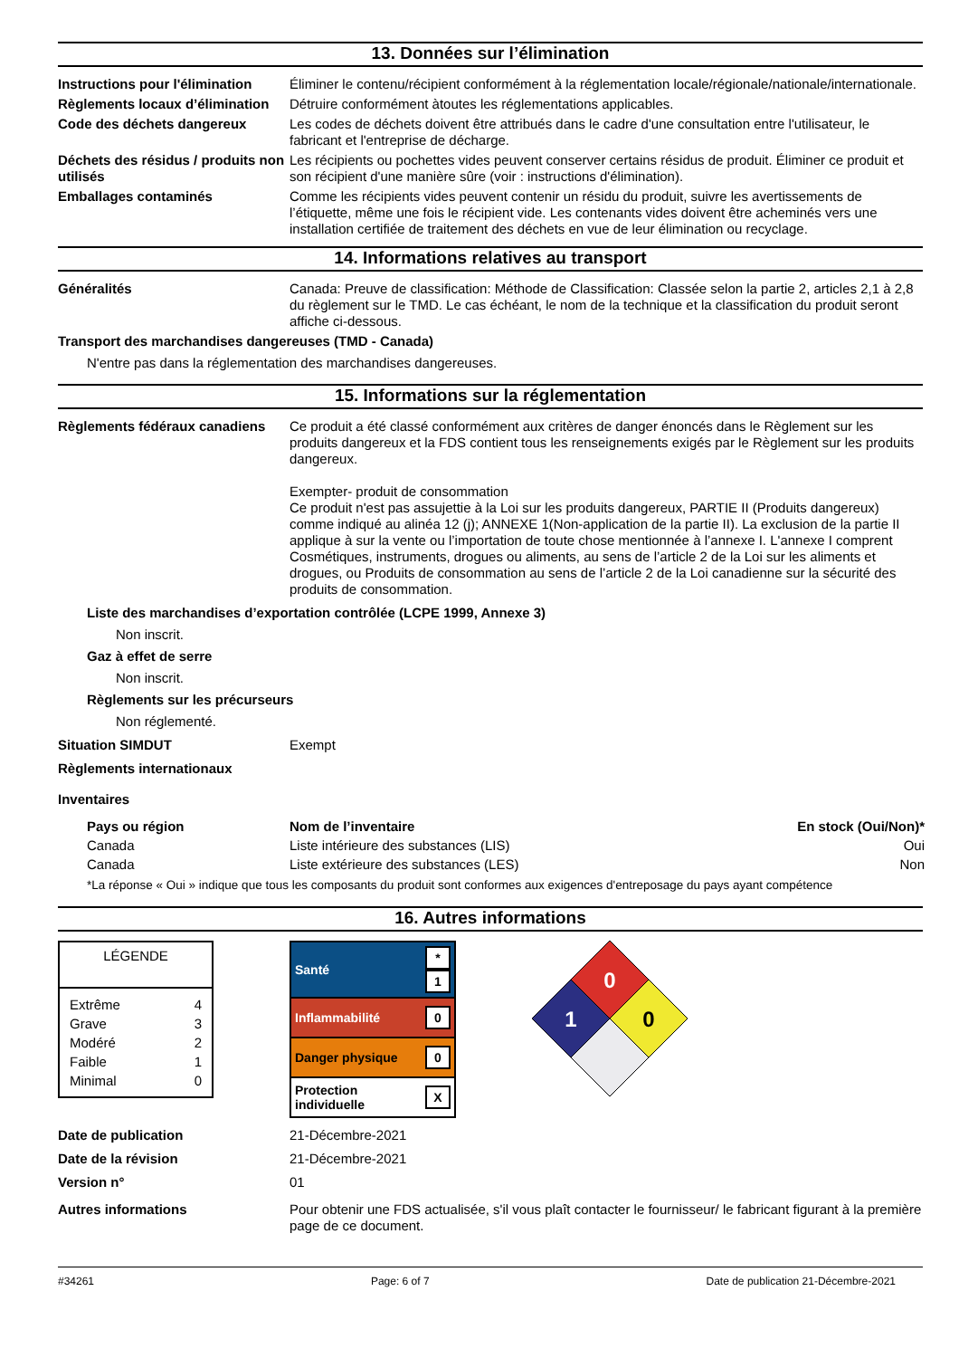13. Données sur l’élimination
Instructions pour l'élimination
Éliminer le contenu/récipient conformément à la réglementation locale/régionale/nationale/internationale.
Règlements locaux d’élimination
Détruire conformément àtoutes les réglementations applicables.
Code des déchets dangereux Les codes de déchets doivent être attribués dans le cadre d'une consultation entre l'utilisateur, le fabricant et l'entreprise de décharge.
Déchets des résidus / produits non utilisés
Les récipients ou pochettes vides peuvent conserver certains résidus de produit. Éliminer ce produit et son récipient d'une manière sûre (voir : instructions d'élimination).
Emballages contaminés Comme les récipients vides peuvent contenir un résidu du produit, suivre les avertissements de l’étiquette, même une fois le récipient vide. Les contenants vides doivent être acheminés vers une installation certifiée de traitement des déchets en vue de leur élimination ou recyclage.
14. Informations relatives au transport
Généralités Canada: Preuve de classification: Méthode de Classification: Classée selon la partie 2, articles 2,1 à 2,8 du règlement sur le TMD. Le cas échéant, le nom de la technique et la classification du produit seront affiche ci-dessous.
Transport des marchandises dangereuses (TMD - Canada)
N'entre pas dans la réglementation des marchandises dangereuses.
15. Informations sur la réglementation
Règlements fédéraux canadiens
Ce produit a été classé conformément aux critères de danger énoncés dans le Règlement sur les produits dangereux et la FDS contient tous les renseignements exigés par le Règlement sur les produits dangereux.
Exempter- produit de consommation
Ce produit n'est pas assujettie à la Loi sur les produits dangereux, PARTIE II (Produits dangereux) comme indiqué au alinéa 12 (j); ANNEXE 1(Non-application de la partie II). La exclusion de la partie II applique à sur la vente ou l’importation de toute chose mentionnée à l’annexe I. L'annexe I comprent Cosmétiques, instruments, drogues ou aliments, au sens de l’article 2 de la Loi sur les aliments et drogues, ou Produits de consommation au sens de l’article 2 de la Loi canadienne sur la sécurité des produits de consommation.
Liste des marchandises d’exportation contrôlée (LCPE 1999, Annexe 3)
Non inscrit.
Gaz à effet de serre
Non inscrit.
Règlements sur les précurseurs
Non réglementé.
Situation SIMDUT Exempt
Règlements internationaux
Inventaires
| Pays ou région | Nom de l’inventaire | En stock (Oui/Non)* |
| --- | --- | --- |
| Canada | Liste intérieure des substances (LIS) | Oui |
| Canada | Liste extérieure des substances (LES) | Non |
*La réponse « Oui » indique que tous les composants du produit sont conformes aux exigences d'entreposage du pays ayant compétence
16. Autres informations
LÉGENDE
| Extrême | 4 |
| Grave | 3 |
| Modéré | 2 |
| Faible | 1 |
| Minimal | 0 |
| Santé | * 1 |
| Inflammabilité | 0 |
| Danger physique | 0 |
| Protection individuelle | X |
0
1
0
Date de publication 21-Décembre-2021
Date de la révision 21-Décembre-2021
Version n° 01
Autres informations Pour obtenir une FDS actualisée, s'il vous plaît contacter le fournisseur/ le fabricant figurant à la première page de ce document.
#34261 Page: 6 of 7 Date de publication 21-Décembre-2021